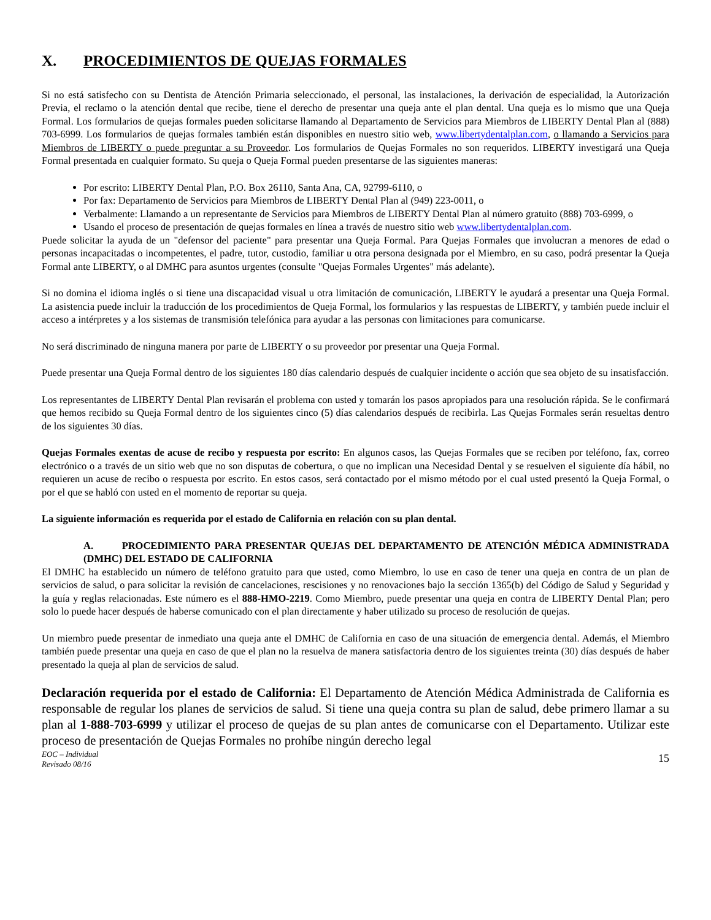X. PROCEDIMIENTOS DE QUEJAS FORMALES
Si no está satisfecho con su Dentista de Atención Primaria seleccionado, el personal, las instalaciones, la derivación de especialidad, la Autorización Previa, el reclamo o la atención dental que recibe, tiene el derecho de presentar una queja ante el plan dental. Una queja es lo mismo que una Queja Formal. Los formularios de quejas formales pueden solicitarse llamando al Departamento de Servicios para Miembros de LIBERTY Dental Plan al (888) 703-6999. Los formularios de quejas formales también están disponibles en nuestro sitio web, www.libertydentalplan.com, o llamando a Servicios para Miembros de LIBERTY o puede preguntar a su Proveedor. Los formularios de Quejas Formales no son requeridos. LIBERTY investigará una Queja Formal presentada en cualquier formato. Su queja o Queja Formal pueden presentarse de las siguientes maneras:
Por escrito: LIBERTY Dental Plan, P.O. Box 26110, Santa Ana, CA, 92799-6110, o
Por fax: Departamento de Servicios para Miembros de LIBERTY Dental Plan al (949) 223-0011, o
Verbalmente: Llamando a un representante de Servicios para Miembros de LIBERTY Dental Plan al número gratuito (888) 703-6999, o
Usando el proceso de presentación de quejas formales en línea a través de nuestro sitio web www.libertydentalplan.com.
Puede solicitar la ayuda de un "defensor del paciente" para presentar una Queja Formal. Para Quejas Formales que involucran a menores de edad o personas incapacitadas o incompetentes, el padre, tutor, custodio, familiar u otra persona designada por el Miembro, en su caso, podrá presentar la Queja Formal ante LIBERTY, o al DMHC para asuntos urgentes (consulte "Quejas Formales Urgentes" más adelante).
Si no domina el idioma inglés o si tiene una discapacidad visual u otra limitación de comunicación, LIBERTY le ayudará a presentar una Queja Formal. La asistencia puede incluir la traducción de los procedimientos de Queja Formal, los formularios y las respuestas de LIBERTY, y también puede incluir el acceso a intérpretes y a los sistemas de transmisión telefónica para ayudar a las personas con limitaciones para comunicarse.
No será discriminado de ninguna manera por parte de LIBERTY o su proveedor por presentar una Queja Formal.
Puede presentar una Queja Formal dentro de los siguientes 180 días calendario después de cualquier incidente o acción que sea objeto de su insatisfacción.
Los representantes de LIBERTY Dental Plan revisarán el problema con usted y tomarán los pasos apropiados para una resolución rápida. Se le confirmará que hemos recibido su Queja Formal dentro de los siguientes cinco (5) días calendarios después de recibirla. Las Quejas Formales serán resueltas dentro de los siguientes 30 días.
Quejas Formales exentas de acuse de recibo y respuesta por escrito: En algunos casos, las Quejas Formales que se reciben por teléfono, fax, correo electrónico o a través de un sitio web que no son disputas de cobertura, o que no implican una Necesidad Dental y se resuelven el siguiente día hábil, no requieren un acuse de recibo o respuesta por escrito. En estos casos, será contactado por el mismo método por el cual usted presentó la Queja Formal, o por el que se habló con usted en el momento de reportar su queja.
La siguiente información es requerida por el estado de California en relación con su plan dental.
A. PROCEDIMIENTO PARA PRESENTAR QUEJAS DEL DEPARTAMENTO DE ATENCIÓN MÉDICA ADMINISTRADA (DMHC) DEL ESTADO DE CALIFORNIA
El DMHC ha establecido un número de teléfono gratuito para que usted, como Miembro, lo use en caso de tener una queja en contra de un plan de servicios de salud, o para solicitar la revisión de cancelaciones, rescisiones y no renovaciones bajo la sección 1365(b) del Código de Salud y Seguridad y la guía y reglas relacionadas. Este número es el 888-HMO-2219. Como Miembro, puede presentar una queja en contra de LIBERTY Dental Plan; pero solo lo puede hacer después de haberse comunicado con el plan directamente y haber utilizado su proceso de resolución de quejas.
Un miembro puede presentar de inmediato una queja ante el DMHC de California en caso de una situación de emergencia dental. Además, el Miembro también puede presentar una queja en caso de que el plan no la resuelva de manera satisfactoria dentro de los siguientes treinta (30) días después de haber presentado la queja al plan de servicios de salud.
Declaración requerida por el estado de California: El Departamento de Atención Médica Administrada de California es responsable de regular los planes de servicios de salud. Si tiene una queja contra su plan de salud, debe primero llamar a su plan al 1-888-703-6999 y utilizar el proceso de quejas de su plan antes de comunicarse con el Departamento. Utilizar este proceso de presentación de Quejas Formales no prohíbe ningún derecho legal
EOC – Individual
Revisado 08/16
15